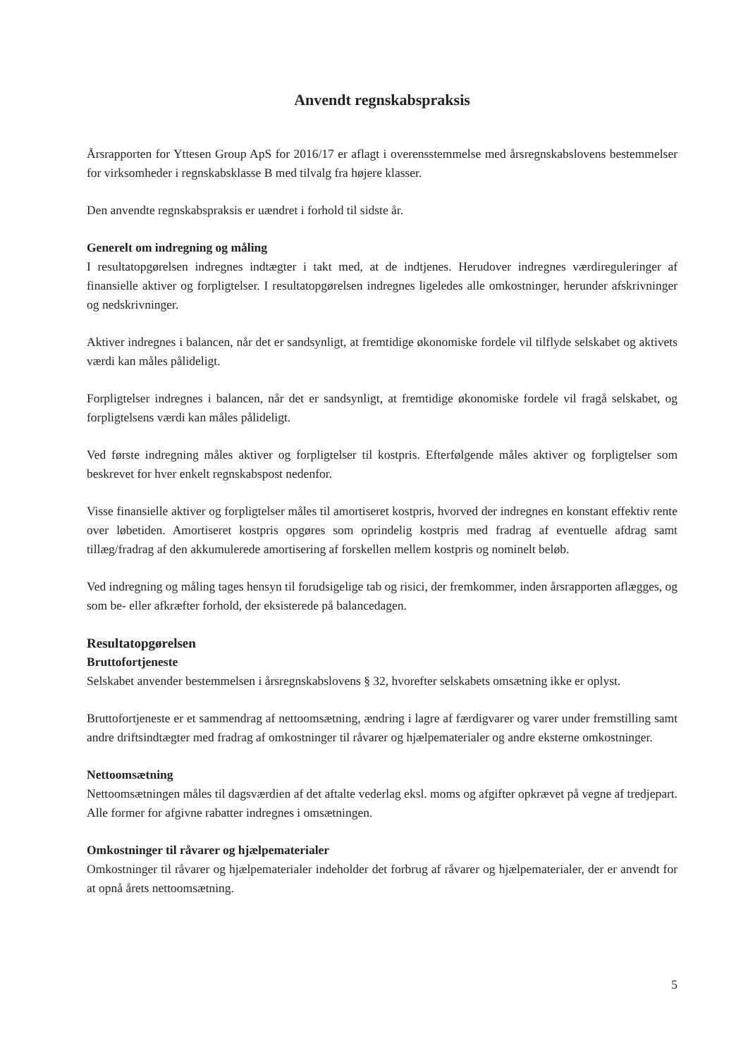Anvendt regnskabspraksis
Årsrapporten for Yttesen Group ApS for 2016/17 er aflagt i overensstemmelse med årsregnskabslovens bestemmelser for virksomheder i regnskabsklasse B med tilvalg fra højere klasser.
Den anvendte regnskabspraksis er uændret i forhold til sidste år.
Generelt om indregning og måling
I resultatopgørelsen indregnes indtægter i takt med, at de indtjenes. Herudover indregnes værdireguleringer af finansielle aktiver og forpligtelser. I resultatopgørelsen indregnes ligeledes alle omkostninger, herunder afskrivninger og nedskrivninger.
Aktiver indregnes i balancen, når det er sandsynligt, at fremtidige økonomiske fordele vil tilflyde selskabet og aktivets værdi kan måles pålideligt.
Forpligtelser indregnes i balancen, når det er sandsynligt, at fremtidige økonomiske fordele vil fragå selskabet, og forpligtelsens værdi kan måles pålideligt.
Ved første indregning måles aktiver og forpligtelser til kostpris. Efterfølgende måles aktiver og forpligtelser som beskrevet for hver enkelt regnskabspost nedenfor.
Visse finansielle aktiver og forpligtelser måles til amortiseret kostpris, hvorved der indregnes en konstant effektiv rente over løbetiden. Amortiseret kostpris opgøres som oprindelig kostpris med fradrag af eventuelle afdrag samt tillæg/fradrag af den akkumulerede amortisering af forskellen mellem kostpris og nominelt beløb.
Ved indregning og måling tages hensyn til forudsigelige tab og risici, der fremkommer, inden årsrapporten aflægges, og som be- eller afkræfter forhold, der eksisterede på balancedagen.
Resultatopgørelsen
Bruttofortjeneste
Selskabet anvender bestemmelsen i årsregnskabslovens § 32, hvorefter selskabets omsætning ikke er oplyst.
Bruttofortjeneste er et sammendrag af nettoomsætning, ændring i lagre af færdigvarer og varer under fremstilling samt andre driftsindtægter med fradrag af omkostninger til råvarer og hjælpematerialer og andre eksterne omkostninger.
Nettoomsætning
Nettoomsætningen måles til dagsværdien af det aftalte vederlag eksl. moms og afgifter opkrævet på vegne af tredjepart. Alle former for afgivne rabatter indregnes i omsætningen.
Omkostninger til råvarer og hjælpematerialer
Omkostninger til råvarer og hjælpematerialer indeholder det forbrug af råvarer og hjælpematerialer, der er anvendt for at opnå årets nettoomsætning.
5